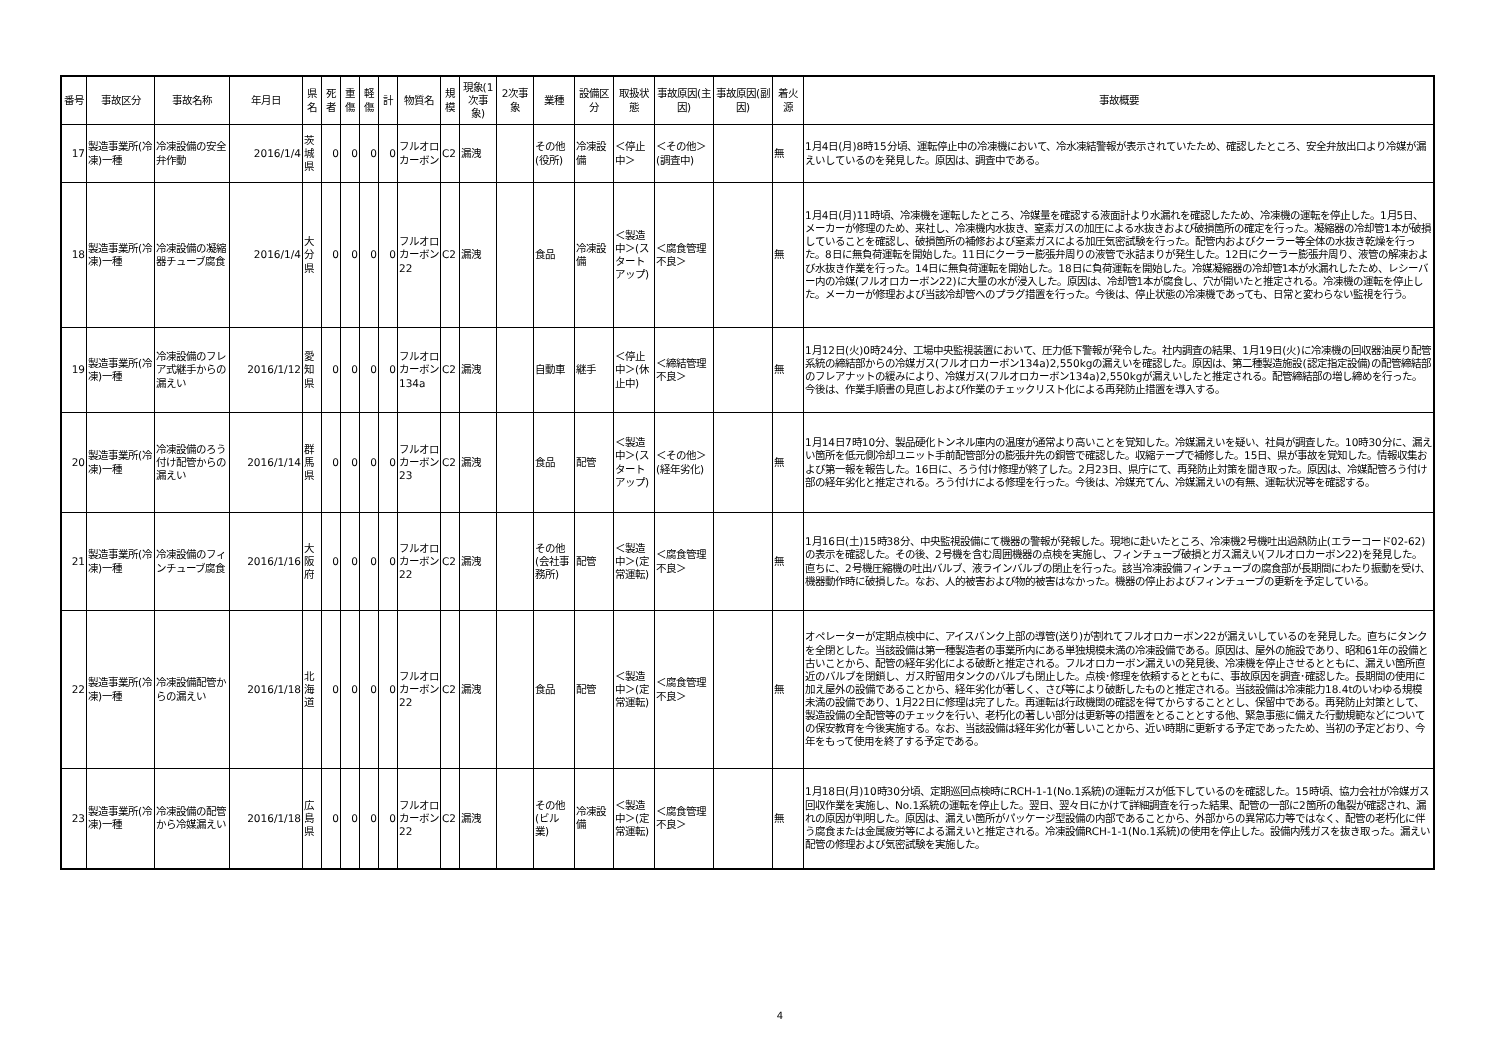| 番号 | 事故区分 | 事故名称 | 年月日 | 県名 | 死者 | 重傷 | 軽傷 | 計 | 物質名 | 規模 | 現象(1次事象) | 2次事象 | 業種 | 設備区分 | 取扱状態 | 事故原因(主因) | 事故原因(副因) | 着火源 | 事故概要 |
| --- | --- | --- | --- | --- | --- | --- | --- | --- | --- | --- | --- | --- | --- | --- | --- | --- | --- | --- | --- |
| 17 | 製造事業所(冷凍)一種 | 冷凍設備の安全弁作動 | 2016/1/4 | 茨城県 | 0 | 0 | 0 | 0 | フルオロカーボン | C2 | 漏洩 | | その他(役所) | 冷凍設備 | ＜停止中＞ | ＜その他＞(調査中) | | 無 | 1月4日(月)8時15分頃、運転停止中の冷凍機において、冷水凍結警報が表示されていたため、確認したところ、安全弁放出口より冷媒が漏えいしているのを発見した。原因は、調査中である。 |
| 18 | 製造事業所(冷凍)一種 | 冷凍設備の凝縮器チューブ腐食 | 2016/1/4 | 大分県 | 0 | 0 | 0 | 0 | フルオロカーボン22 | C2 | 漏洩 | | 食品 | 冷凍設備 | ＜製造中＞(スタートアップ) | ＜腐食管理不良＞ | | 無 | 1月4日(月)11時頃、冷凍機を運転したところ、冷媒量を確認する液面計より水漏れを確認したため、冷凍機の運転を停止した。1月5日、メーカーが修理のため、来社し、冷凍機内水抜き、窒素ガスの加圧による水抜きおよび破損箇所の確定を行った。凝縮器の冷却管1本が破損していることを確認し、破損箇所の補修および窒素ガスによる加圧気密試験を行った。配管内およびクーラー等全体の水抜き乾燥を行った。8日に無負荷運転を開始した。11日にクーラー膨張弁周りの液管で氷詰まりが発生した。12日にクーラー膨張弁周り、液管の解凍および水抜き作業を行った。14日に無負荷運転を開始した。18日に負荷運転を開始した。冷媒凝縮器の冷却管1本が水漏れしたため、レシーバー内の冷媒(フルオロカーボン22)に大量の水が浸入した。原因は、冷却管1本が腐食し、穴が開いたと推定される。冷凍機の運転を停止した。メーカーが修理および当該冷却管へのプラグ措置を行った。今後は、停止状態の冷凍機であっても、日常と変わらない監視を行う。 |
| 19 | 製造事業所(冷凍)一種 | 冷凍設備のフレア式継手からの漏えい | 2016/1/12 | 愛知県 | 0 | 0 | 0 | 0 | フルオロカーボン134a | C2 | 漏洩 | | 自動車 | 継手 | ＜停止中＞(休止中) | ＜締結管理不良＞ | | 無 | 1月12日(火)0時24分、工場中央監視装置において、圧力低下警報が発令した。社内調査の結果、1月19日(火)に冷凍機の回収器油戻り配管系統の締結部からの冷媒ガス(フルオロカーボン134a)2,550kgの漏えいを確認した。原因は、第二種製造施設(認定指定設備)の配管締結部のフレアナットの緩みにより、冷媒ガス(フルオロカーボン134a)2,550kgが漏えいしたと推定される。配管締結部の増し締めを行った。今後は、作業手順書の見直しおよび作業のチェックリスト化による再発防止措置を導入する。 |
| 20 | 製造事業所(冷凍)一種 | 冷凍設備のろう付け配管からの漏えい | 2016/1/14 | 群馬県 | 0 | 0 | 0 | 0 | フルオロカーボン23 | C2 | 漏洩 | | 食品 | 配管 | ＜製造中＞(スタートアップ) | ＜その他＞(経年劣化) | | 無 | 1月14日7時10分、製品硬化トンネル庫内の温度が通常より高いことを覚知した。冷媒漏えいを疑い、社員が調査した。10時30分に、漏えい箇所を低元側冷却ユニット手前配管部分の膨張弁先の銅管で確認した。収縮テープで補修した。15日、県が事故を覚知した。情報収集および第一報を報告した。16日に、ろう付け修理が終了した。2月23日、県庁にて、再発防止対策を聞き取った。原因は、冷媒配管ろう付け部の経年劣化と推定される。ろう付けによる修理を行った。今後は、冷媒充てん、冷媒漏えいの有無、運転状況等を確認する。 |
| 21 | 製造事業所(冷凍)一種 | 冷凍設備のフィンチューブ腐食 | 2016/1/16 | 大阪府 | 0 | 0 | 0 | 0 | フルオロカーボン22 | C2 | 漏洩 | | その他(会社事務所) | 配管 | ＜製造中＞(定常運転) | ＜腐食管理不良＞ | | 無 | 1月16日(土)15時38分、中央監視設備にて機器の警報が発報した。現地に赴いたところ、冷凍機2号機吐出過熱防止(エラーコード02-62)の表示を確認した。その後、2号機を含む周囲機器の点検を実施し、フィンチューブ破損とガス漏えい(フルオロカーボン22)を発見した。直ちに、2号機圧縮機の吐出バルブ、液ラインバルブの閉止を行った。該当冷凍設備フィンチューブの腐食部が長期間にわたり振動を受け、機器動作時に破損した。なお、人的被害および物的被害はなかった。機器の停止およびフィンチューブの更新を予定している。 |
| 22 | 製造事業所(冷凍)一種 | 冷凍設備配管からの漏えい | 2016/1/18 | 北海道 | 0 | 0 | 0 | 0 | フルオロカーボン22 | C2 | 漏洩 | | 食品 | 配管 | ＜製造中＞(定常運転) | ＜腐食管理不良＞ | | 無 | オペレーターが定期点検中に、アイスバンク上部の導管(送り)が割れてフルオロカーボン22が漏えいしているのを発見した。直ちにタンクを全閉とした。当該設備は第一種製造者の事業所内にある単独規模未満の冷凍設備である。原因は、屋外の施設であり、昭和61年の設備と古いことから、配管の経年劣化による破断と推定される。フルオロカーボン漏えいの発見後、冷凍機を停止させるとともに、漏えい箇所直近のバルブを閉鎖し、ガス貯留用タンクのバルブも閉止した。点検･修理を依頼するとともに、事故原因を調査･確認した。長期間の使用に加え屋外の設備であることから、経年劣化が著しく、さび等により破断したものと推定される。当該設備は冷凍能力18.4tのいわゆる規模未満の設備であり、1月22日に修理は完了した。再運転は行政機関の確認を得てからすることとし、保留中である。再発防止対策として、製造設備の全配管等のチェックを行い、老朽化の著しい部分は更新等の措置をとることとする他、緊急事態に備えた行動規範などについての保安教育を今後実施する。なお、当該設備は経年劣化が著しいことから、近い時期に更新する予定であったため、当初の予定どおり、今年をもって使用を終了する予定である。 |
| 23 | 製造事業所(冷凍)一種 | 冷凍設備の配管から冷媒漏えい | 2016/1/18 | 広島県 | 0 | 0 | 0 | 0 | フルオロカーボン22 | C2 | 漏洩 | | その他(ビル業) | 冷凍設備 | ＜製造中＞(定常運転) | ＜腐食管理不良＞ | | 無 | 1月18日(月)10時30分頃、定期巡回点検時にRCH-1-1(No.1系統)の運転ガスが低下しているのを確認した。15時頃、協力会社が冷媒ガス回収作業を実施し、No.1系統の運転を停止した。翌日、翌々日にかけて詳細調査を行った結果、配管の一部に2箇所の亀裂が確認され、漏れの原因が判明した。原因は、漏えい箇所がパッケージ型設備の内部であることから、外部からの異常応力等ではなく、配管の老朽化に伴う腐食または金属疲労等による漏えいと推定される。冷凍設備RCH-1-1(No.1系統)の使用を停止した。設備内残ガスを抜き取った。漏えい配管の修理および気密試験を実施した。 |
4